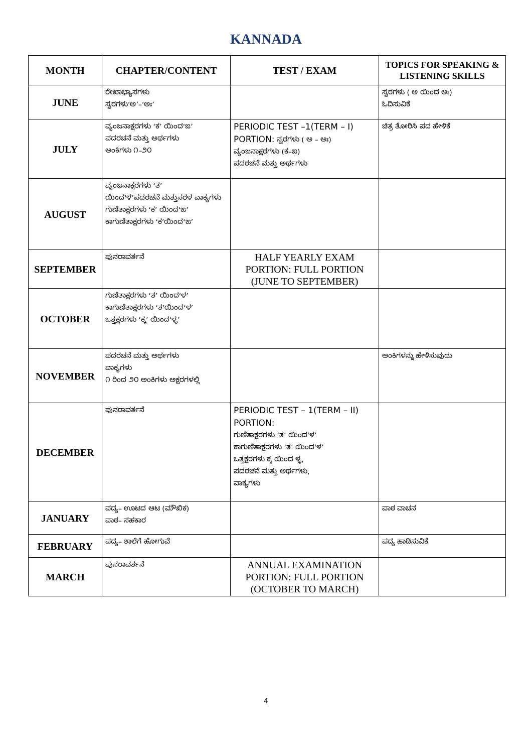KANNADA
| MONTH | CHAPTER/CONTENT | TEST / EXAM | TOPICS FOR SPEAKING & LISTENING SKILLS |
| --- | --- | --- | --- |
| JUNE | ರೇಖಾಭ್ಯಾಸಗಳು ಸ್ವರಗಳು‘ಅ’–‘ಅಃ’ | | ಸ್ವರಗಳು ( ಅ ಯಿಂದ ಅಃ) ಓದಿಸುವಿಕೆ |
| JULY | ವ್ಯಂಜನಾಕ್ಷರಗಳು ‘ಕ’ ಯಿಂದ‘ಙ’ ಪದರಚನೆ ಮತ್ತು ಅರ್ಥಗಳು ಅಂಕಿಗಳು ೧–೨೦ | PERIODIC TEST –1(TERM – I) PORTION: ಸ್ವರಗಳು ( ಅ – ಅಃ) ವ್ಯಂಜನಾಕ್ಷರಗಳು (ಕ–ಙ) ಪದರಚನೆ ಮತ್ತು ಅರ್ಥಗಳು | ಚಿತ್ರ ತೋರಿಸಿ ಪದ ಹೇಳಿಕೆ |
| AUGUST | ವ್ಯಂಜನಾಕ್ಷರಗಳು ‘ತ’ ಯಿಂದ‘ಳ’ಪದರಚನೆ ಮತ್ತುಸರಳ ವಾಕ್ಯಗಳು ಗುಣಿತಾಕ್ಷರಗಳು ‘ಕ’ ಯಿಂದ‘ಙ’ ಕಾಗುಣಿತಾಕ್ಷರಗಳು ‘ಕ’ಯಿಂದ‘ಙ’ | | |
| SEPTEMBER | ಪುನರಾವರ್ತನೆ | HALF YEARLY EXAM PORTION: FULL PORTION (JUNE TO SEPTEMBER) | |
| OCTOBER | ಗುಣಿತಾಕ್ಷರಗಳು ‘ತ’ ಯಿಂದ‘ಳ’ ಕಾಗುಣಿತಾಕ್ಷರಗಳು ‘ತ’ಯಿಂದ‘ಳ’ ಒತ್ತಕ್ಷರಗಳು ‘ಕ್ಕ’ ಯಿಂದ‘ಳ್ಳ’ | | |
| NOVEMBER | ಪದರಚನೆ ಮತ್ತು ಅರ್ಥಗಳು ವಾಕ್ಯಗಳು ೧ ರಿಂದ ೨೦ ಅಂಕಿಗಳು ಅಕ್ಷರಗಳಲ್ಲಿ | | ಅಂಕಿಗಳನ್ನು ಹೇಳಿಸುವುದು |
| DECEMBER | ಪುನರಾವರ್ತನೆ | PERIODIC TEST – 1(TERM – II) PORTION: ಗುಣಿತಾಕ್ಷರಗಳು ‘ತ’ ಯಿಂದ‘ಳ’ ಕಾಗುಣಿತಾಕ್ಷರಗಳು ‘ತ’ ಯಿಂದ‘ಳ’ ಒತ್ತಕ್ಷರಗಳು ಕ್ಕ ಯಿಂದ ಳ್ಳ, ಪದರಚನೆ ಮತ್ತು ಅರ್ಥಗಳು, ವಾಕ್ಯಗಳು | |
| JANUARY | ಪದ್ಯ– ಊಟದ ಆಟ (ಮೌಖಿಕ) ಪಾಠ– ಸಹಕಾರ | | ಪಾಠ ವಾಚನ |
| FEBRUARY | ಪದ್ಯ– ಶಾಲೆಗೆ ಹೋಗುವೆ | | ಪದ್ಯ ಹಾಡಿಸುವಿಕೆ |
| MARCH | ಪುನರಾವರ್ತನೆ | ANNUAL EXAMINATION PORTION: FULL PORTION (OCTOBER TO MARCH) | |
4